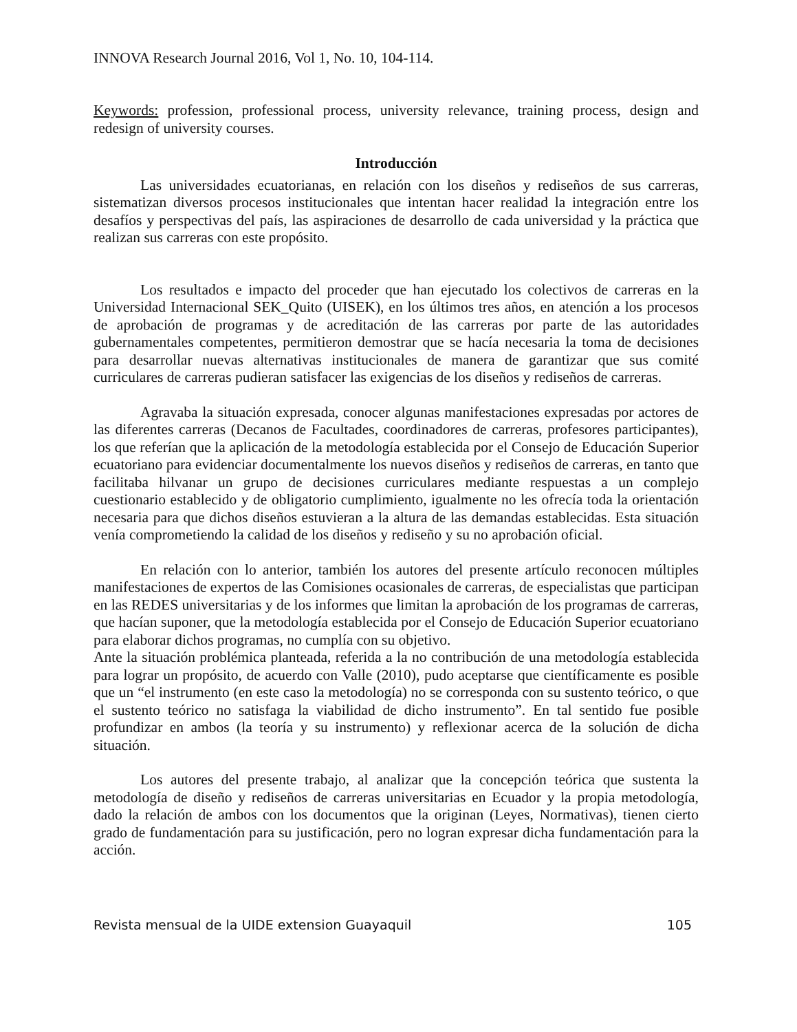INNOVA Research Journal 2016, Vol 1, No. 10, 104-114.
Keywords: profession, professional process, university relevance, training process, design and redesign of university courses.
Introducción
Las universidades ecuatorianas, en relación con los diseños y rediseños de sus carreras, sistematizan diversos procesos institucionales que intentan hacer realidad la integración entre los desafíos y perspectivas del país, las aspiraciones de desarrollo de cada universidad y la práctica que realizan sus carreras con este propósito.
Los resultados e impacto del proceder que han ejecutado los colectivos de carreras en la Universidad Internacional SEK_Quito (UISEK), en los últimos tres años, en atención a los procesos de aprobación de programas y de acreditación de las carreras por parte de las autoridades gubernamentales competentes, permitieron demostrar que se hacía necesaria la toma de decisiones para desarrollar nuevas alternativas institucionales de manera de garantizar que sus comité curriculares de carreras pudieran satisfacer las exigencias de los diseños y rediseños de carreras.
Agravaba la situación expresada, conocer algunas manifestaciones expresadas por actores de las diferentes carreras (Decanos de Facultades, coordinadores de carreras, profesores participantes), los que referían que la aplicación de la metodología establecida por el Consejo de Educación Superior ecuatoriano para evidenciar documentalmente los nuevos diseños y rediseños de carreras, en tanto que facilitaba hilvanar un grupo de decisiones curriculares mediante respuestas a un complejo cuestionario establecido y de obligatorio cumplimiento, igualmente no les ofrecía toda la orientación necesaria para que dichos diseños estuvieran a la altura de las demandas establecidas. Esta situación venía comprometiendo la calidad de los diseños y rediseño y su no aprobación oficial.
En relación con lo anterior, también los autores del presente artículo reconocen múltiples manifestaciones de expertos de las Comisiones ocasionales de carreras, de especialistas que participan en las REDES universitarias y de los informes que limitan la aprobación de los programas de carreras, que hacían suponer, que la metodología establecida por el Consejo de Educación Superior ecuatoriano para elaborar dichos programas, no cumplía con su objetivo.
Ante la situación problémica planteada, referida a la no contribución de una metodología establecida para lograr un propósito, de acuerdo con Valle (2010), pudo aceptarse que científicamente es posible que un “el instrumento (en este caso la metodología) no se corresponda con su sustento teórico, o que el sustento teórico no satisfaga la viabilidad de dicho instrumento”. En tal sentido fue posible profundizar en ambos (la teoría y su instrumento) y reflexionar acerca de la solución de dicha situación.
Los autores del presente trabajo, al analizar que la concepción teórica que sustenta la metodología de diseño y rediseños de carreras universitarias en Ecuador y la propia metodología, dado la relación de ambos con los documentos que la originan (Leyes, Normativas), tienen cierto grado de fundamentación para su justificación, pero no logran expresar dicha fundamentación para la acción.
Revista mensual de la UIDE extension Guayaquil 105